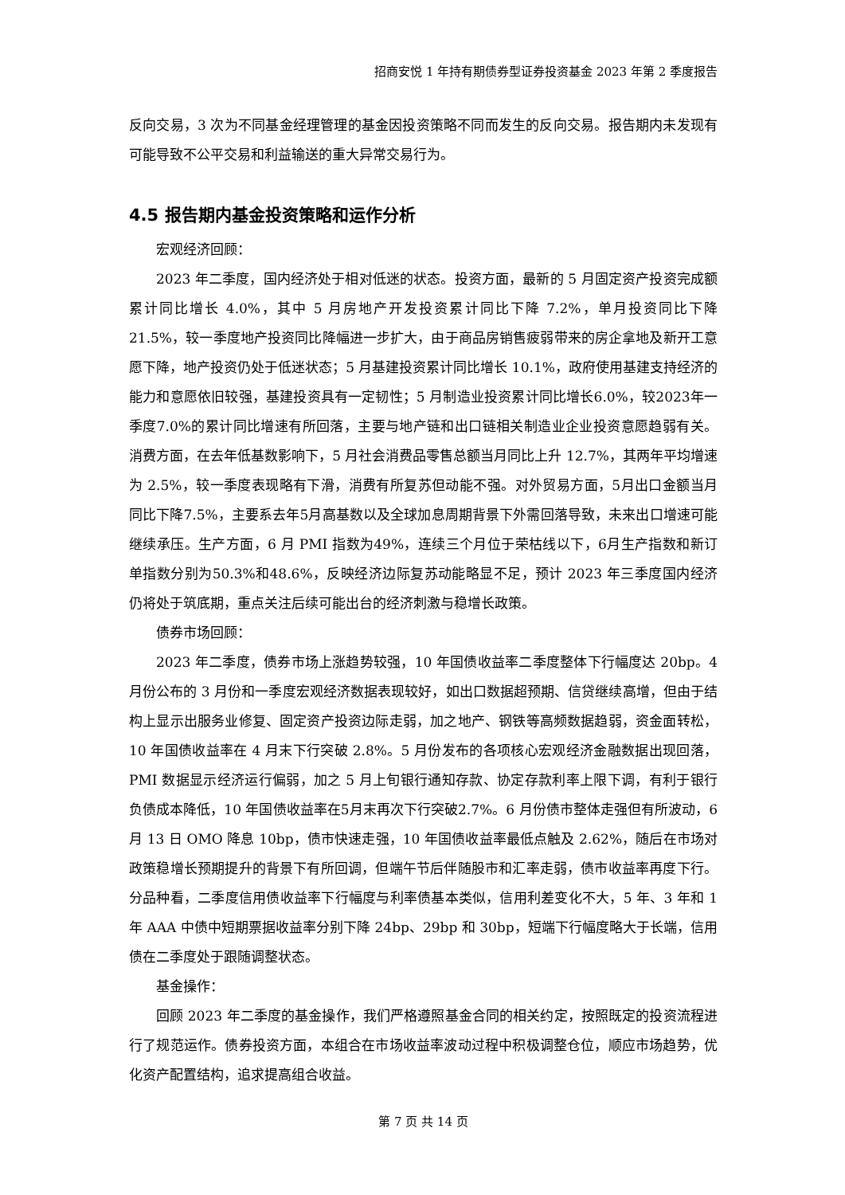招商安悦 1 年持有期债券型证券投资基金 2023 年第 2 季度报告
反向交易，3 次为不同基金经理管理的基金因投资策略不同而发生的反向交易。报告期内未发现有可能导致不公平交易和利益输送的重大异常交易行为。
4.5 报告期内基金投资策略和运作分析
宏观经济回顾：
2023 年二季度，国内经济处于相对低迷的状态。投资方面，最新的 5 月固定资产投资完成额累计同比增长 4.0%，其中 5 月房地产开发投资累计同比下降 7.2%，单月投资同比下降 21.5%，较一季度地产投资同比降幅进一步扩大，由于商品房销售疲弱带来的房企拿地及新开工意愿下降，地产投资仍处于低迷状态；5 月基建投资累计同比增长 10.1%，政府使用基建支持经济的能力和意愿依旧较强，基建投资具有一定韧性；5 月制造业投资累计同比增长6.0%，较2023年一季度7.0%的累计同比增速有所回落，主要与地产链和出口链相关制造业企业投资意愿趋弱有关。消费方面，在去年低基数影响下，5 月社会消费品零售总额当月同比上升 12.7%，其两年平均增速为 2.5%，较一季度表现略有下滑，消费有所复苏但动能不强。对外贸易方面，5月出口金额当月同比下降7.5%，主要系去年5月高基数以及全球加息周期背景下外需回落导致，未来出口增速可能继续承压。生产方面，6 月 PMI 指数为49%，连续三个月位于荣枯线以下，6月生产指数和新订单指数分别为50.3%和48.6%，反映经济边际复苏动能略显不足，预计 2023 年三季度国内经济仍将处于筑底期，重点关注后续可能出台的经济刺激与稳增长政策。
债券市场回顾：
2023 年二季度，债券市场上涨趋势较强，10 年国债收益率二季度整体下行幅度达 20bp。4 月份公布的 3 月份和一季度宏观经济数据表现较好，如出口数据超预期、信贷继续高增，但由于结构上显示出服务业修复、固定资产投资边际走弱，加之地产、钢铁等高频数据趋弱，资金面转松，10 年国债收益率在 4 月末下行突破 2.8%。5 月份发布的各项核心宏观经济金融数据出现回落，PMI 数据显示经济运行偏弱，加之 5 月上旬银行通知存款、协定存款利率上限下调，有利于银行负债成本降低，10 年国债收益率在5月末再次下行突破2.7%。6 月份债市整体走强但有所波动，6 月 13 日 OMO 降息 10bp，债市快速走强，10 年国债收益率最低点触及 2.62%，随后在市场对政策稳增长预期提升的背景下有所回调，但端午节后伴随股市和汇率走弱，债市收益率再度下行。分品种看，二季度信用债收益率下行幅度与利率债基本类似，信用利差变化不大，5 年、3 年和 1 年 AAA 中债中短期票据收益率分别下降 24bp、29bp 和 30bp，短端下行幅度略大于长端，信用债在二季度处于跟随调整状态。
基金操作：
回顾 2023 年二季度的基金操作，我们严格遵照基金合同的相关约定，按照既定的投资流程进行了规范运作。债券投资方面，本组合在市场收益率波动过程中积极调整仓位，顺应市场趋势，优化资产配置结构，追求提高组合收益。
第 7 页 共 14 页